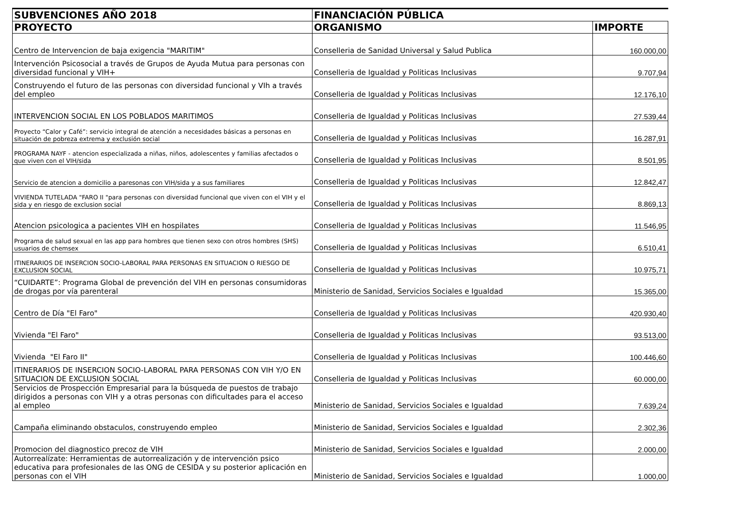| SUBVENCIONES AÑO 2018 | FINANCIACIÓN PÚBLICA | |
| --- | --- | --- |
| PROYECTO | ORGANISMO | IMPORTE |
| Centro de Intervencion de baja exigencia "MARITIM" | Conselleria de Sanidad Universal y Salud Publica | 160.000,00 |
| Intervención Psicosocial a través de Grupos de Ayuda Mutua para personas con diversidad funcional y VIH+ | Conselleria de Igualdad y Politicas Inclusivas | 9.707,94 |
| Construyendo el futuro de las personas con diversidad funcional y VIh a través del empleo | Conselleria de Igualdad y Politicas Inclusivas | 12.176,10 |
| INTERVENCION SOCIAL EN LOS POBLADOS MARITIMOS | Conselleria de Igualdad y Politicas Inclusivas | 27.539,44 |
| Proyecto “Calor y Café”: servicio integral de atención a necesidades básicas a personas en situación de pobreza extrema y exclusión social | Conselleria de Igualdad y Politicas Inclusivas | 16.287,91 |
| PROGRAMA NAYF - atencion especializada a niñas, niños, adolescentes y familias afectados o que viven con el VIH/sida | Conselleria de Igualdad y Politicas Inclusivas | 8.501,95 |
| Servicio de atencion a domicilio a paresonas con VIH/sida y a sus familiares | Conselleria de Igualdad y Politicas Inclusivas | 12.842,47 |
| VIVIENDA TUTELADA "FARO II "para personas con diversidad funcional que viven con el VIH y el sida y en riesgo de exclusion social | Conselleria de Igualdad y Politicas Inclusivas | 8.869,13 |
| Atencion psicologica a pacientes VIH en hospilates | Conselleria de Igualdad y Politicas Inclusivas | 11.546,95 |
| Programa de salud sexual en las app para hombres que tienen sexo con otros hombres (SHS) usuarios de chemsex | Conselleria de Igualdad y Politicas Inclusivas | 6.510,41 |
| ITINERARIOS DE INSERCION SOCIO-LABORAL PARA PERSONAS EN SITUACION O RIESGO DE EXCLUSION SOCIAL | Conselleria de Igualdad y Politicas Inclusivas | 10.975,71 |
| “CUIDARTE”: Programa Global de prevención del VIH en personas consumidoras de drogas por vía parenteral | Ministerio de Sanidad, Servicios Sociales e Igualdad | 15.365,00 |
| Centro de Día "El Faro" | Conselleria de Igualdad y Politicas Inclusivas | 420.930,40 |
| Vivienda "El Faro" | Conselleria de Igualdad y Politicas Inclusivas | 93.513,00 |
| Vivienda "El Faro II" | Conselleria de Igualdad y Politicas Inclusivas | 100.446,60 |
| ITINERARIOS DE INSERCION SOCIO-LABORAL PARA PERSONAS CON VIH Y/O EN SITUACION DE EXCLUSION SOCIAL | Conselleria de Igualdad y Politicas Inclusivas | 60.000,00 |
| Servicios de Prospección Empresarial para la búsqueda de puestos de trabajo dirigidos a personas con VIH y a otras personas con dificultades para el acceso al empleo | Ministerio de Sanidad, Servicios Sociales e Igualdad | 7.639,24 |
| Campaña eliminando obstaculos, construyendo empleo | Ministerio de Sanidad, Servicios Sociales e Igualdad | 2.302,36 |
| Promocion del diagnostico precoz de VIH | Ministerio de Sanidad, Servicios Sociales e Igualdad | 2.000,00 |
| Autorrealízate: Herramientas de autorrealización y de intervención psico educativa para profesionales de las ONG de CESIDA y su posterior aplicación en personas con el VIH | Ministerio de Sanidad, Servicios Sociales e Igualdad | 1.000,00 |